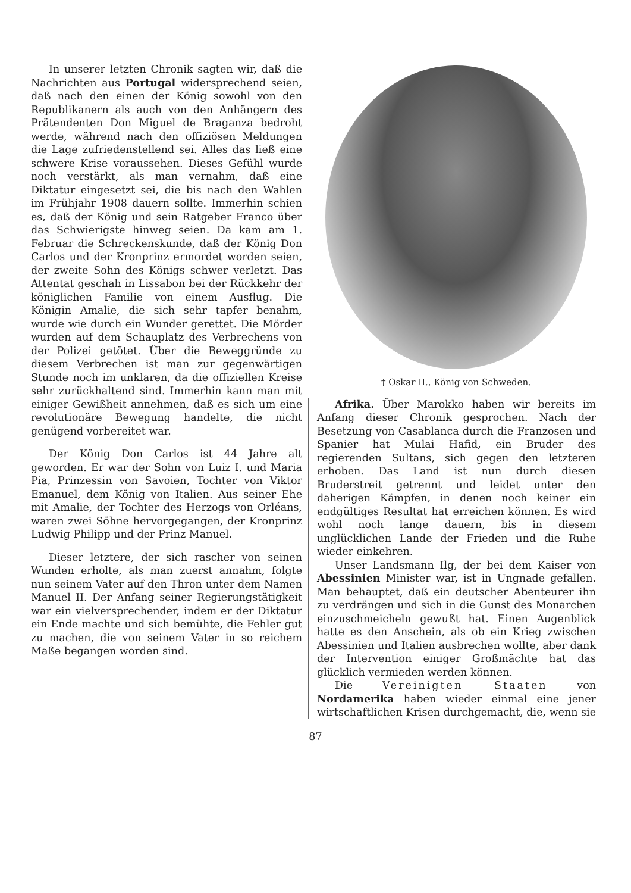In unserer letzten Chronik sagten wir, daß die Nachrichten aus Portugal widersprechend seien, daß nach den einen der König sowohl von den Republikanern als auch von den Anhängern des Prätendenten Don Miguel de Braganza bedroht werde, während nach den offiziösen Meldungen die Lage zufriedenstellend sei. Alles das ließ eine schwere Krise voraussehen. Dieses Gefühl wurde noch verstärkt, als man vernahm, daß eine Diktatur eingesetzt sei, die bis nach den Wahlen im Frühjahr 1908 dauern sollte. Immerhin schien es, daß der König und sein Ratgeber Franco über das Schwierigste hinweg seien. Da kam am 1. Februar die Schreckenskunde, daß der König Don Carlos und der Kronprinz ermordet worden seien, der zweite Sohn des Königs schwer verletzt. Das Attentat geschah in Lissabon bei der Rückkehr der königlichen Familie von einem Ausflug. Die Königin Amalie, die sich sehr tapfer benahm, wurde wie durch ein Wunder gerettet. Die Mörder wurden auf dem Schauplatz des Verbrechens von der Polizei getötet. Über die Beweggründe zu diesem Verbrechen ist man zur gegenwärtigen Stunde noch im unklaren, da die offiziellen Kreise sehr zurückhaltend sind. Immerhin kann man mit einiger Gewißheit annehmen, daß es sich um eine revolutionäre Bewegung handelte, die nicht genügend vorbereitet war.
Der König Don Carlos ist 44 Jahre alt geworden. Er war der Sohn von Luiz I. und Maria Pia, Prinzessin von Savoien, Tochter von Viktor Emanuel, dem König von Italien. Aus seiner Ehe mit Amalie, der Tochter des Herzogs von Orléans, waren zwei Söhne hervorgegangen, der Kronprinz Ludwig Philipp und der Prinz Manuel.
Dieser letztere, der sich rascher von seinen Wunden erholte, als man zuerst annahm, folgte nun seinem Vater auf den Thron unter dem Namen Manuel II. Der Anfang seiner Regierungstätigkeit war ein vielversprechender, indem er der Diktatur ein Ende machte und sich bemühte, die Fehler gut zu machen, die von seinem Vater in so reichem Maße begangen worden sind.
† Oskar II., König von Schweden.
Afrika. Über Marokko haben wir bereits im Anfang dieser Chronik gesprochen. Nach der Besetzung von Casablanca durch die Franzosen und Spanier hat Mulai Hafid, ein Bruder des regierenden Sultans, sich gegen den letzteren erhoben. Das Land ist nun durch diesen Bruderstreit getrennt und leidet unter den daherigen Kämpfen, in denen noch keiner ein endgültiges Resultat hat erreichen können. Es wird wohl noch lange dauern, bis in diesem unglücklichen Lande der Frieden und die Ruhe wieder einkehren.
Unser Landsmann Ilg, der bei dem Kaiser von Abessinien Minister war, ist in Ungnade gefallen. Man behauptet, daß ein deutscher Abenteurer ihn zu verdrängen und sich in die Gunst des Monarchen einzuschmeicheln gewußt hat. Einen Augenblick hatte es den Anschein, als ob ein Krieg zwischen Abessinien und Italien ausbrechen wollte, aber dank der Intervention einiger Großmächte hat das glücklich vermieden werden können.
Die Vereinigten Staaten von Nordamerika haben wieder einmal eine jener wirtschaftlichen Krisen durchgemacht, die, wenn sie
87